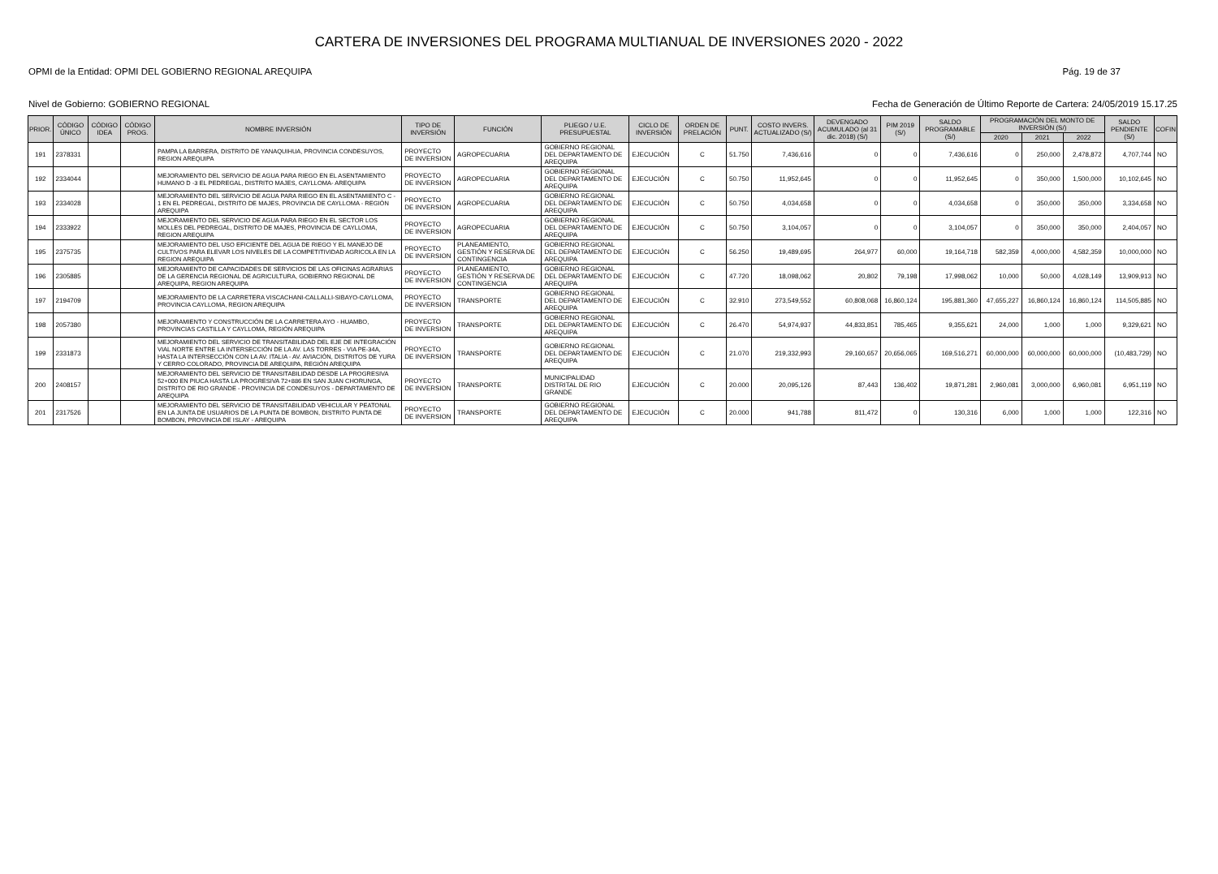CARTERA DE INVERSIONES DEL PROGRAMA MULTIANUAL DE INVERSIONES 2020 - 2022
OPMI de la Entidad: OPMI DEL GOBIERNO REGIONAL AREQUIPA Pág. 19 de 37
Nivel de Gobierno: GOBIERNO REGIONAL Fecha de Generación de Último Reporte de Cartera: 24/05/2019 15.17.25
| PRIOR. | CÓDIGO ÚNICO | CÓDIGO IDEA | CÓDIGO PROG. | NOMBRE INVERSIÓN | TIPO DE INVERSIÓN | FUNCIÓN | PLIEGO / U.E. PRESUPUESTAL | CICLO DE INVERSIÓN | ORDEN DE PRELACIÓN | PUNT. | COSTO INVERS. ACTUALIZADO (S/) | DEVENGADO ACUMULADO (al 31 dic. 2018) (S/) | PIM 2019 (S/) | SALDO PROGRAMABLE (S/) | PROGRAMACIÓN DEL MONTO DE INVERSIÓN (S/) | | | SALDO PENDIENTE (S/) | COFIN |
| --- | --- | --- | --- | --- | --- | --- | --- | --- | --- | --- | --- | --- | --- | --- | --- | --- | --- | --- | --- |
| | | | | | | | | | | | | | | | 2020 | 2021 | 2022 | | |
| 191 | 2378331 | | | PAMPA LA BARRERA, DISTRITO DE YANAQUIHUA, PROVINCIA CONDESUYOS, REGION AREQUIPA | PROYECTO DE INVERSION | AGROPECUARIA | GOBIERNO REGIONAL DEL DEPARTAMENTO DE AREQUIPA | EJECUCIÓN | C | 51.750 | 7,436,616 | 0 | 0 | 7,436,616 | 0 | 250,000 | 2,478,872 | 4,707,744 | NO |
| 192 | 2334044 | | | MEJORAMIENTO DEL SERVICIO DE AGUA PARA RIEGO EN EL ASENTAMIENTO HUMANO D -3 EL PEDREGAL, DISTRITO MAJES, CAYLLOMA- AREQUIPA | PROYECTO DE INVERSION | AGROPECUARIA | GOBIERNO REGIONAL DEL DEPARTAMENTO DE AREQUIPA | EJECUCIÓN | C | 50.750 | 11,952,645 | 0 | 0 | 11,952,645 | 0 | 350,000 | 1,500,000 | 10,102,645 | NO |
| 193 | 2334028 | | | MEJORAMIENTO DEL SERVICIO DE AGUA PARA RIEGO EN EL ASENTAMIENTO C - 1 EN EL PEDREGAL, DISTRITO DE MAJES, PROVINCIA DE CAYLLOMA - REGIÓN AREQUIPA | PROYECTO DE INVERSION | AGROPECUARIA | GOBIERNO REGIONAL DEL DEPARTAMENTO DE AREQUIPA | EJECUCIÓN | C | 50.750 | 4,034,658 | 0 | 0 | 4,034,658 | 0 | 350,000 | 350,000 | 3,334,658 | NO |
| 194 | 2333922 | | | MEJORAMIENTO DEL SERVICIO DE AGUA PARA RIEGO EN EL SECTOR LOS MOLLES DEL PEDREGAL, DISTRITO DE MAJES, PROVINCIA DE CAYLLOMA, REGION AREQUIPA | PROYECTO DE INVERSION | AGROPECUARIA | GOBIERNO REGIONAL DEL DEPARTAMENTO DE AREQUIPA | EJECUCIÓN | C | 50.750 | 3,104,057 | 0 | 0 | 3,104,057 | 0 | 350,000 | 350,000 | 2,404,057 | NO |
| 195 | 2375735 | | | MEJORAMIENTO DEL USO EFICIENTE DEL AGUA DE RIEGO Y EL MANEJO DE CULTIVOS PARA ELEVAR LOS NIVELES DE LA COMPETITIVIDAD AGRICOLA EN LA REGION AREQUIPA | PROYECTO DE INVERSION | PLANEAMIENTO, GESTIÓN Y RESERVA DE CONTINGENCIA | GOBIERNO REGIONAL DEL DEPARTAMENTO DE AREQUIPA | EJECUCIÓN | C | 56.250 | 19,489,695 | 264,977 | 60,000 | 19,164,718 | 582,359 | 4,000,000 | 4,582,359 | 10,000,000 | NO |
| 196 | 2305885 | | | MEJORAMIENTO DE CAPACIDADES DE SERVICIOS DE LAS OFICINAS AGRARIAS DE LA GERENCIA REGIONAL DE AGRICULTURA, GOBIERNO REGIONAL DE AREQUIPA, REGION AREQUIPA | PROYECTO DE INVERSION | PLANEAMIENTO, GESTIÓN Y RESERVA DE CONTINGENCIA | GOBIERNO REGIONAL DEL DEPARTAMENTO DE AREQUIPA | EJECUCIÓN | C | 47.720 | 18,098,062 | 20,802 | 79,198 | 17,998,062 | 10,000 | 50,000 | 4,028,149 | 13,909,913 | NO |
| 197 | 2194709 | | | MEJORAMIENTO DE LA CARRETERA VISCACHANI-CALLALLI-SIBAYO-CAYLLOMA, PROVINCIA CAYLLOMA, REGION AREQUIPA | PROYECTO DE INVERSION | TRANSPORTE | GOBIERNO REGIONAL DEL DEPARTAMENTO DE AREQUIPA | EJECUCIÓN | C | 32.910 | 273,549,552 | 60,808,068 | 16,860,124 | 195,881,360 | 47,655,227 | 16,860,124 | 16,860,124 | 114,505,885 | NO |
| 198 | 2057380 | | | MEJORAMIENTO Y CONSTRUCCIÓN DE LA CARRETERA AYO - HUAMBO, PROVINCIAS CASTILLA Y CAYLLOMA, REGIÓN AREQUIPA | PROYECTO DE INVERSION | TRANSPORTE | GOBIERNO REGIONAL DEL DEPARTAMENTO DE AREQUIPA | EJECUCIÓN | C | 26.470 | 54,974,937 | 44,833,851 | 785,465 | 9,355,621 | 24,000 | 1,000 | 1,000 | 9,329,621 | NO |
| 199 | 2331873 | | | MEJORAMIENTO DEL SERVICIO DE TRANSITABILIDAD DEL EJE DE INTEGRACIÓN VIAL NORTE ENTRE LA INTERSECCIÓN DE LA AV. LAS TORRES - VIA PE-34A, HASTA LA INTERSECCIÓN CON LA AV. ITALIA - AV. AVIACIÓN, DISTRITOS DE YURA Y CERRO COLORADO, PROVINCIA DE AREQUIPA, REGIÓN AREQUIPA | PROYECTO DE INVERSION | TRANSPORTE | GOBIERNO REGIONAL DEL DEPARTAMENTO DE AREQUIPA | EJECUCIÓN | C | 21.070 | 219,332,993 | 29,160,657 | 20,656,065 | 169,516,271 | 60,000,000 | 60,000,000 | 60,000,000 | (10,483,729) | NO |
| 200 | 2408157 | | | MEJORAMIENTO DEL SERVICIO DE TRANSITABILIDAD DESDE LA PROGRESIVA 52+000 EN PIUCA HASTA LA PROGRESIVA 72+886 EN SAN JUAN CHORUNGA, DISTRITO DE RIO GRANDE - PROVINCIA DE CONDESUYOS - DEPARTAMENTO DE AREQUIPA | PROYECTO DE INVERSION | TRANSPORTE | MUNICIPALIDAD DISTRITAL DE RIO GRANDE | EJECUCIÓN | C | 20.000 | 20,095,126 | 87,443 | 136,402 | 19,871,281 | 2,960,081 | 3,000,000 | 6,960,081 | 6,951,119 | NO |
| 201 | 2317526 | | | MEJORAMIENTO DEL SERVICIO DE TRANSITABILIDAD VEHICULAR Y PEATONAL EN LA JUNTA DE USUARIOS DE LA PUNTA DE BOMBON, DISTRITO PUNTA DE BOMBON, PROVINCIA DE ISLAY - AREQUIPA | PROYECTO DE INVERSION | TRANSPORTE | GOBIERNO REGIONAL DEL DEPARTAMENTO DE AREQUIPA | EJECUCIÓN | C | 20.000 | 941,788 | 811,472 | 0 | 130,316 | 6,000 | 1,000 | 1,000 | 122,316 | NO |